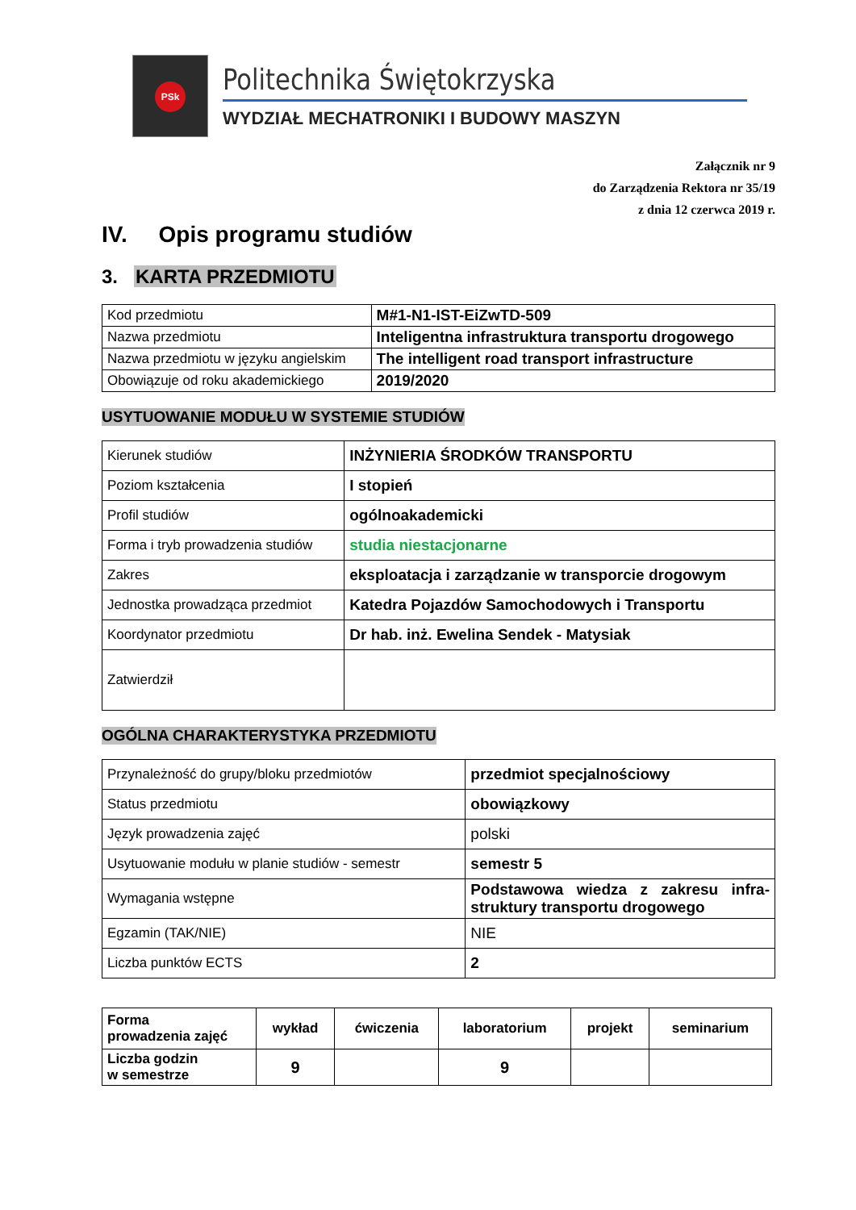PSk
Politechnika Świętokrzyska
WYDZIAŁ MECHATRONIKI I BUDOWY MASZYN
Załącznik nr 9
do Zarządzenia Rektora nr 35/19
z dnia 12 czerwca 2019 r.
IV. Opis programu studiów
3. KARTA PRZEDMIOTU
| Kod przedmiotu | M#1-N1-IST-EiZwTD-509 |
| Nazwa przedmiotu | Inteligentna infrastruktura transportu drogowego |
| Nazwa przedmiotu w języku angielskim | The intelligent road transport infrastructure |
| Obowiązuje od roku akademickiego | 2019/2020 |
USYTUOWANIE MODUŁU W SYSTEMIE STUDIÓW
| Kierunek studiów | INŻYNIERIA ŚRODKÓW TRANSPORTU |
| Poziom kształcenia | I stopień |
| Profil studiów | ogólnoakademicki |
| Forma i tryb prowadzenia studiów | studia niestacjonarne |
| Zakres | eksploatacja i zarządzanie w transporcie drogowym |
| Jednostka prowadząca przedmiot | Katedra Pojazdów Samochodowych i Transportu |
| Koordynator przedmiotu | Dr hab. inż. Ewelina Sendek - Matysiak |
| Zatwierdził | |
OGÓLNA CHARAKTERYSTYKA PRZEDMIOTU
| Przynależność do grupy/bloku przedmiotów | przedmiot specjalnościowy |
| Status przedmiotu | obowiązkowy |
| Język prowadzenia zajęć | polski |
| Usytuowanie modułu w planie studiów - semestr | semestr 5 |
| Wymagania wstępne | Podstawowa wiedza z zakresu infra-struktury transportu drogowego |
| Egzamin (TAK/NIE) | NIE |
| Liczba punktów ECTS | 2 |
| Forma prowadzenia zajęć | wykład | ćwiczenia | laboratorium | projekt | seminarium |
| Liczba godzin w semestrze | 9 | | 9 | | |